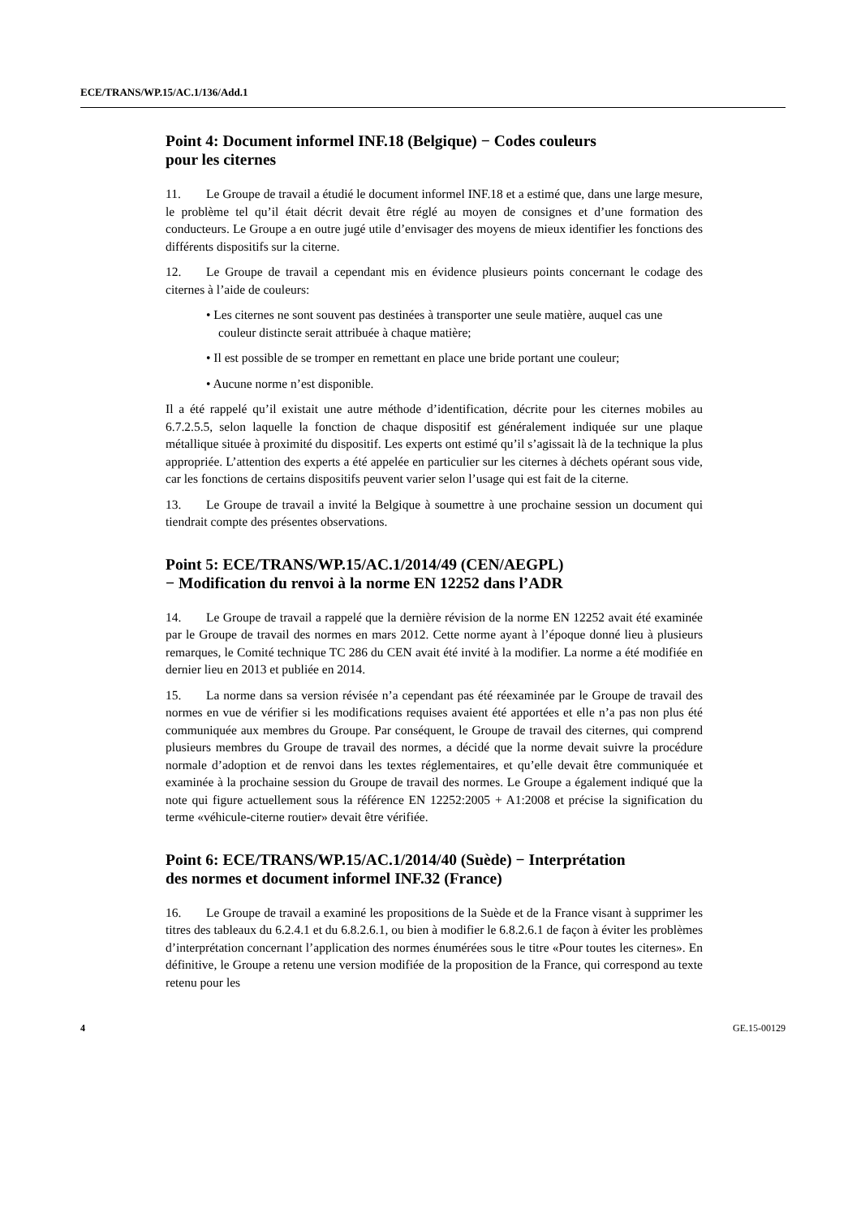ECE/TRANS/WP.15/AC.1/136/Add.1
Point 4: Document informel INF.18 (Belgique) − Codes couleurs
pour les citernes
11. Le Groupe de travail a étudié le document informel INF.18 et a estimé que, dans une large mesure, le problème tel qu’il était décrit devait être réglé au moyen de consignes et d’une formation des conducteurs. Le Groupe a en outre jugé utile d’envisager des moyens de mieux identifier les fonctions des différents dispositifs sur la citerne.
12. Le Groupe de travail a cependant mis en évidence plusieurs points concernant le codage des citernes à l’aide de couleurs:
• Les citernes ne sont souvent pas destinées à transporter une seule matière, auquel cas une couleur distincte serait attribuée à chaque matière;
• Il est possible de se tromper en remettant en place une bride portant une couleur;
• Aucune norme n’est disponible.
Il a été rappelé qu’il existait une autre méthode d’identification, décrite pour les citernes mobiles au 6.7.2.5.5, selon laquelle la fonction de chaque dispositif est généralement indiquée sur une plaque métallique située à proximité du dispositif. Les experts ont estimé qu’il s’agissait là de la technique la plus appropriée. L’attention des experts a été appelée en particulier sur les citernes à déchets opérant sous vide, car les fonctions de certains dispositifs peuvent varier selon l’usage qui est fait de la citerne.
13. Le Groupe de travail a invité la Belgique à soumettre à une prochaine session un document qui tiendrait compte des présentes observations.
Point 5: ECE/TRANS/WP.15/AC.1/2014/49 (CEN/AEGPL)
− Modification du renvoi à la norme EN 12252 dans l’ADR
14. Le Groupe de travail a rappelé que la dernière révision de la norme EN 12252 avait été examinée par le Groupe de travail des normes en mars 2012. Cette norme ayant à l’époque donné lieu à plusieurs remarques, le Comité technique TC 286 du CEN avait été invité à la modifier. La norme a été modifiée en dernier lieu en 2013 et publiée en 2014.
15. La norme dans sa version révisée n’a cependant pas été réexaminée par le Groupe de travail des normes en vue de vérifier si les modifications requises avaient été apportées et elle n’a pas non plus été communiquée aux membres du Groupe. Par conséquent, le Groupe de travail des citernes, qui comprend plusieurs membres du Groupe de travail des normes, a décidé que la norme devait suivre la procédure normale d’adoption et de renvoi dans les textes réglementaires, et qu’elle devait être communiquée et examinée à la prochaine session du Groupe de travail des normes. Le Groupe a également indiqué que la note qui figure actuellement sous la référence EN 12252:2005 + A1:2008 et précise la signification du terme «véhicule-citerne routier» devait être vérifiée.
Point 6: ECE/TRANS/WP.15/AC.1/2014/40 (Suède) − Interprétation
des normes et document informel INF.32 (France)
16. Le Groupe de travail a examiné les propositions de la Suède et de la France visant à supprimer les titres des tableaux du 6.2.4.1 et du 6.8.2.6.1, ou bien à modifier le 6.8.2.6.1 de façon à éviter les problèmes d’interprétation concernant l’application des normes énumérées sous le titre «Pour toutes les citernes». En définitive, le Groupe a retenu une version modifiée de la proposition de la France, qui correspond au texte retenu pour les
4 GE.15-00129